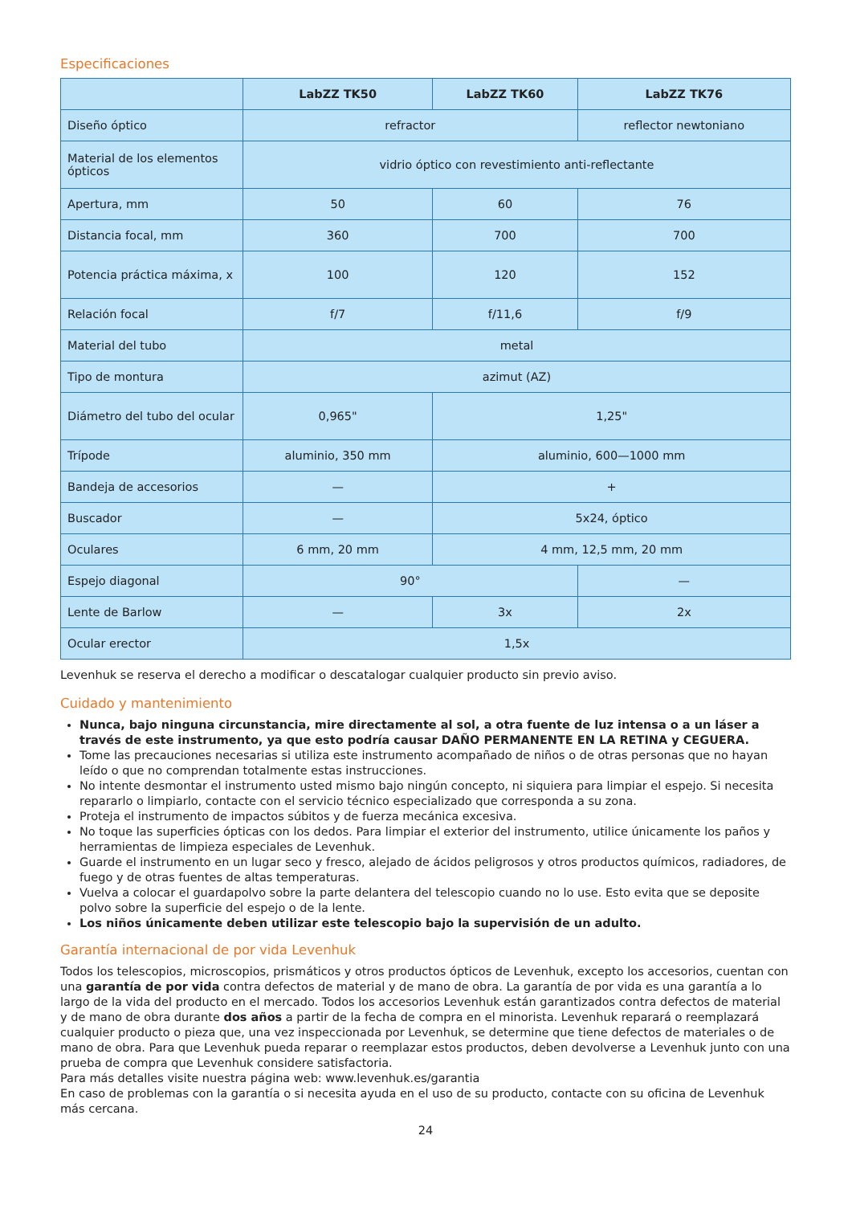Especificaciones
| | LabZZ TK50 | LabZZ TK60 | LabZZ TK76 |
| --- | --- | --- | --- |
| Diseño óptico | refractor | | reflector newtoniano |
| Material de los elementos ópticos | vidrio óptico con revestimiento anti-reflectante | | |
| Apertura, mm | 50 | 60 | 76 |
| Distancia focal, mm | 360 | 700 | 700 |
| Potencia práctica máxima, x | 100 | 120 | 152 |
| Relación focal | f/7 | f/11,6 | f/9 |
| Material del tubo | metal | | |
| Tipo de montura | azimut (AZ) | | |
| Diámetro del tubo del ocular | 0,965" | 1,25" | |
| Trípode | aluminio, 350 mm | aluminio, 600—1000 mm | |
| Bandeja de accesorios | — | + | |
| Buscador | — | 5x24, óptico | |
| Oculares | 6 mm, 20 mm | 4 mm, 12,5 mm, 20 mm | |
| Espejo diagonal | 90° | | — |
| Lente de Barlow | — | 3x | 2x |
| Ocular erector | 1,5x | | |
Levenhuk se reserva el derecho a modificar o descatalogar cualquier producto sin previo aviso.
Cuidado y mantenimiento
Nunca, bajo ninguna circunstancia, mire directamente al sol, a otra fuente de luz intensa o a un láser a través de este instrumento, ya que esto podría causar DAÑO PERMANENTE EN LA RETINA y CEGUERA.
Tome las precauciones necesarias si utiliza este instrumento acompañado de niños o de otras personas que no hayan leído o que no comprendan totalmente estas instrucciones.
No intente desmontar el instrumento usted mismo bajo ningún concepto, ni siquiera para limpiar el espejo. Si necesita repararlo o limpiarlo, contacte con el servicio técnico especializado que corresponda a su zona.
Proteja el instrumento de impactos súbitos y de fuerza mecánica excesiva.
No toque las superficies ópticas con los dedos. Para limpiar el exterior del instrumento, utilice únicamente los paños y herramientas de limpieza especiales de Levenhuk.
Guarde el instrumento en un lugar seco y fresco, alejado de ácidos peligrosos y otros productos químicos, radiadores, de fuego y de otras fuentes de altas temperaturas.
Vuelva a colocar el guardapolvo sobre la parte delantera del telescopio cuando no lo use. Esto evita que se deposite polvo sobre la superficie del espejo o de la lente.
Los niños únicamente deben utilizar este telescopio bajo la supervisión de un adulto.
Garantía internacional de por vida Levenhuk
Todos los telescopios, microscopios, prismáticos y otros productos ópticos de Levenhuk, excepto los accesorios, cuentan con una garantía de por vida contra defectos de material y de mano de obra. La garantía de por vida es una garantía a lo largo de la vida del producto en el mercado. Todos los accesorios Levenhuk están garantizados contra defectos de material y de mano de obra durante dos años a partir de la fecha de compra en el minorista. Levenhuk reparará o reemplazará cualquier producto o pieza que, una vez inspeccionada por Levenhuk, se determine que tiene defectos de materiales o de mano de obra. Para que Levenhuk pueda reparar o reemplazar estos productos, deben devolverse a Levenhuk junto con una prueba de compra que Levenhuk considere satisfactoria.
Para más detalles visite nuestra página web: www.levenhuk.es/garantia
En caso de problemas con la garantía o si necesita ayuda en el uso de su producto, contacte con su oficina de Levenhuk más cercana.
24